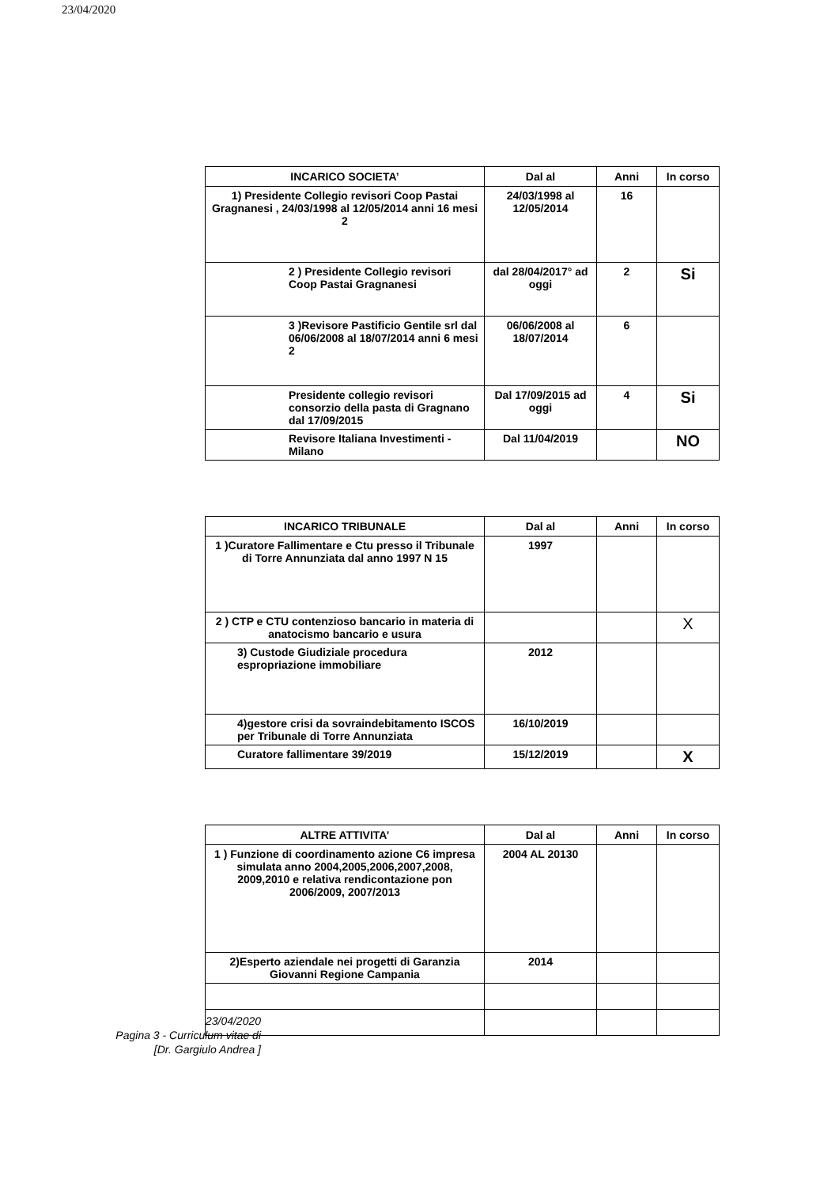23/04/2020
| INCARICO SOCIETA’ | Dal al | Anni | In corso |
| --- | --- | --- | --- |
| 1) Presidente Collegio revisori Coop Pastai Gragnanesi , 24/03/1998 al 12/05/2014 anni 16 mesi 2 | 24/03/1998 al 12/05/2014 | 16 | |
| 2 ) Presidente Collegio revisori Coop Pastai Gragnanesi | dal 28/04/2017° ad oggi | 2 | Si |
| 3 )Revisore Pastificio Gentile srl dal 06/06/2008 al 18/07/2014 anni 6 mesi 2 | 06/06/2008 al 18/07/2014 | 6 | |
| Presidente collegio revisori consorzio della pasta di Gragnano dal 17/09/2015 | Dal 17/09/2015 ad oggi | 4 | Si |
| Revisore Italiana Investimenti - Milano | Dal 11/04/2019 | | NO |
| INCARICO TRIBUNALE | Dal al | Anni | In corso |
| --- | --- | --- | --- |
| 1 )Curatore Fallimentare e Ctu presso il Tribunale di Torre Annunziata dal anno 1997 N 15 | 1997 | | |
| 2 ) CTP e CTU contenzioso bancario in materia di anatocismo bancario e usura | | | X |
| 3) Custode Giudiziale procedura espropriazione immobiliare | 2012 | | |
| 4)gestore crisi da sovraindebitamento ISCOS per Tribunale di Torre Annunziata | 16/10/2019 | | |
| Curatore fallimentare 39/2019 | 15/12/2019 | | X |
| ALTRE ATTIVITA’ | Dal al | Anni | In corso |
| --- | --- | --- | --- |
| 1 ) Funzione di coordinamento azione C6 impresa simulata anno 2004,2005,2006,2007,2008, 2009,2010 e relativa rendicontazione pon 2006/2009, 2007/2013 | 2004 AL 20130 | | |
| 2)Esperto aziendale nei progetti di Garanzia Giovanni Regione Campania | 2014 | | |
23/04/2020
Pagina 3 - Curriculum vitae di
[Dr. Gargiulo Andrea ]